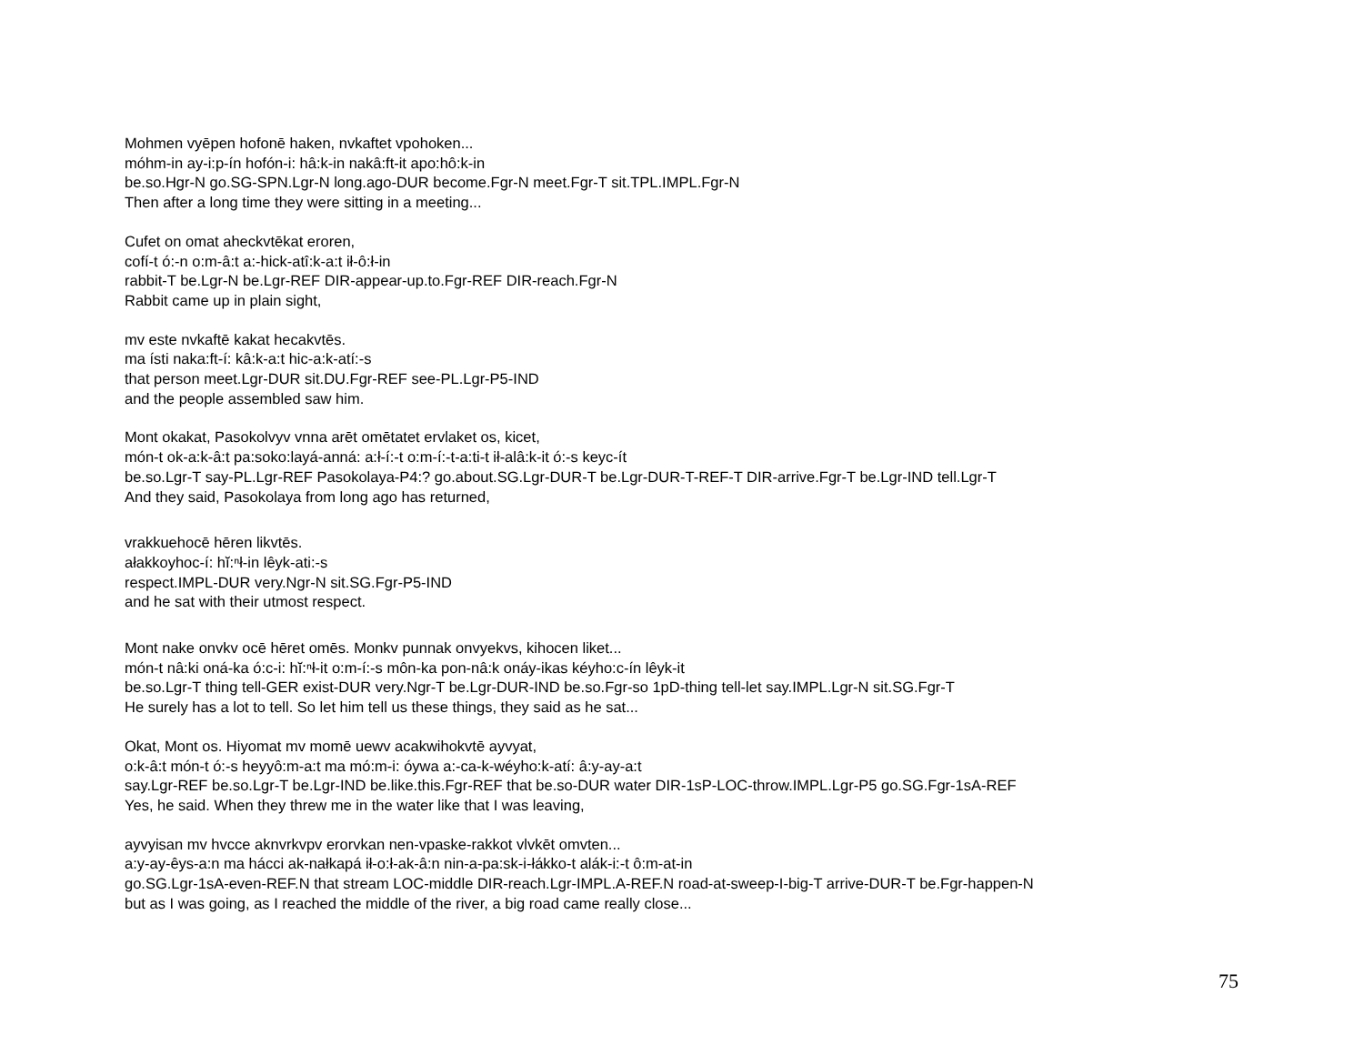Mohmen vyēpen hofonē haken, nvkaftet vpohoken...
móhm-in ay-i:p-ín hofón-i: hâ:k-in nakâ:ft-it apo:hô:k-in
be.so.Hgr-N go.SG-SPN.Lgr-N long.ago-DUR become.Fgr-N meet.Fgr-T sit.TPL.IMPL.Fgr-N
Then after a long time they were sitting in a meeting...
Cufet on omat aheckvtēkat eroren,
cofí-t ó:-n o:m-â:t a:-hick-atî:k-a:t ił-ô:ł-in
rabbit-T be.Lgr-N be.Lgr-REF DIR-appear-up.to.Fgr-REF DIR-reach.Fgr-N
Rabbit came up in plain sight,
mv este nvkaftē kakat hecakvtēs.
ma ísti naka:ft-í: kâ:k-a:t hic-a:k-atí:-s
that person meet.Lgr-DUR sit.DU.Fgr-REF see-PL.Lgr-P5-IND
and the people assembled saw him.
Mont okakat, Pasokolvyv vnna arēt omētatet ervlaket os, kicet,
món-t ok-a:k-â:t pa:soko:layá-anná: a:ł-í:-t o:m-í:-t-a:ti-t ił-alâ:k-it ó:-s keyc-ít
be.so.Lgr-T say-PL.Lgr-REF Pasokolaya-P4:? go.about.SG.Lgr-DUR-T be.Lgr-DUR-T-REF-T DIR-arrive.Fgr-T be.Lgr-IND tell.Lgr-T
And they said, Pasokolaya from long ago has returned,
vrakkuehocē hēren likvtēs.
ałakkoyhoc-í: hĭ:ⁿł-in lêyk-ati:-s
respect.IMPL-DUR very.Ngr-N sit.SG.Fgr-P5-IND
and he sat with their utmost respect.
Mont nake onvkv ocē hēret omēs. Monkv punnak onvyekvs, kihocen liket...
món-t nâ:ki oná-ka ó:c-i: hĭ:ⁿł-it o:m-í:-s môn-ka pon-nâ:k onáy-ikas kéyho:c-ín lêyk-it
be.so.Lgr-T thing tell-GER exist-DUR very.Ngr-T be.Lgr-DUR-IND be.so.Fgr-so 1pD-thing tell-let say.IMPL.Lgr-N sit.SG.Fgr-T
He surely has a lot to tell. So let him tell us these things, they said as he sat...
Okat, Mont os. Hiyomat mv momē uewv acakwihokvtē ayvyat,
o:k-â:t món-t ó:-s heyyô:m-a:t ma mó:m-i: óywa a:-ca-k-wéyho:k-atí: â:y-ay-a:t
say.Lgr-REF be.so.Lgr-T be.Lgr-IND be.like.this.Fgr-REF that be.so-DUR water DIR-1sP-LOC-throw.IMPL.Lgr-P5 go.SG.Fgr-1sA-REF
Yes, he said. When they threw me in the water like that I was leaving,
ayvyisan mv hvcce aknvrkvpv erorvkan nen-vpaske-rakkot vlvkēt omvten...
a:y-ay-êys-a:n ma hácci ak-nałkapá ił-o:ł-ak-â:n nin-a-pa:sk-i-łákko-t alák-i:-t ô:m-at-in
go.SG.Lgr-1sA-even-REF.N that stream LOC-middle DIR-reach.Lgr-IMPL.A-REF.N road-at-sweep-I-big-T arrive-DUR-T be.Fgr-happen-N
but as I was going, as I reached the middle of the river, a big road came really close...
75